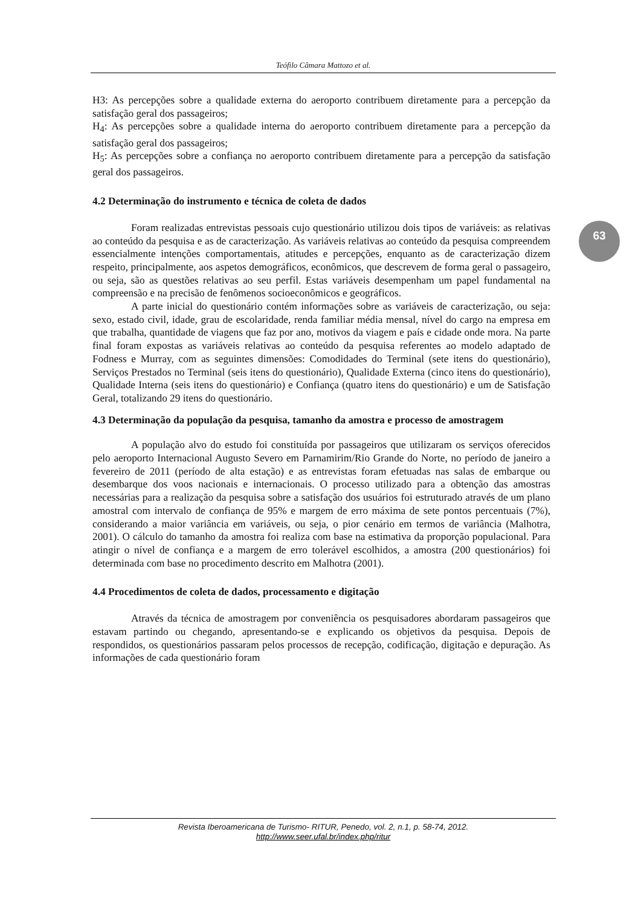Teófilo Câmara Mattozo et al.
63
H3: As percepções sobre a qualidade externa do aeroporto contribuem diretamente para a percepção da satisfação geral dos passageiros;
H<sub>4</sub>: As percepções sobre a qualidade interna do aeroporto contribuem diretamente para a percepção da satisfação geral dos passageiros;
H<sub>5</sub>: As percepções sobre a confiança no aeroporto contribuem diretamente para a percepção da satisfação geral dos passageiros.
4.2 Determinação do instrumento e técnica de coleta de dados
Foram realizadas entrevistas pessoais cujo questionário utilizou dois tipos de variáveis: as relativas ao conteúdo da pesquisa e as de caracterização. As variáveis relativas ao conteúdo da pesquisa compreendem essencialmente intenções comportamentais, atitudes e percepções, enquanto as de caracterização dizem respeito, principalmente, aos aspetos demográficos, econômicos, que descrevem de forma geral o passageiro, ou seja, são as questões relativas ao seu perfil. Estas variáveis desempenham um papel fundamental na compreensão e na precisão de fenômenos socioeconômicos e geográficos.
A parte inicial do questionário contém informações sobre as variáveis de caracterização, ou seja: sexo, estado civil, idade, grau de escolaridade, renda familiar média mensal, nível do cargo na empresa em que trabalha, quantidade de viagens que faz por ano, motivos da viagem e país e cidade onde mora. Na parte final foram expostas as variáveis relativas ao conteúdo da pesquisa referentes ao modelo adaptado de Fodness e Murray, com as seguintes dimensões: Comodidades do Terminal (sete itens do questionário), Serviços Prestados no Terminal (seis itens do questionário), Qualidade Externa (cinco itens do questionário), Qualidade Interna (seis itens do questionário) e Confiança (quatro itens do questionário) e um de Satisfação Geral, totalizando 29 itens do questionário.
4.3 Determinação da população da pesquisa, tamanho da amostra e processo de amostragem
A população alvo do estudo foi constituída por passageiros que utilizaram os serviços oferecidos pelo aeroporto Internacional Augusto Severo em Parnamirim/Rio Grande do Norte, no período de janeiro a fevereiro de 2011 (período de alta estação) e as entrevistas foram efetuadas nas salas de embarque ou desembarque dos voos nacionais e internacionais. O processo utilizado para a obtenção das amostras necessárias para a realização da pesquisa sobre a satisfação dos usuários foi estruturado através de um plano amostral com intervalo de confiança de 95% e margem de erro máxima de sete pontos percentuais (7%), considerando a maior variância em variáveis, ou seja, o pior cenário em termos de variância (Malhotra, 2001). O cálculo do tamanho da amostra foi realiza com base na estimativa da proporção populacional. Para atingir o nível de confiança e a margem de erro tolerável escolhidos, a amostra (200 questionários) foi determinada com base no procedimento descrito em Malhotra (2001).
4.4 Procedimentos de coleta de dados, processamento e digitação
Através da técnica de amostragem por conveniência os pesquisadores abordaram passageiros que estavam partindo ou chegando, apresentando-se e explicando os objetivos da pesquisa. Depois de respondidos, os questionários passaram pelos processos de recepção, codificação, digitação e depuração. As informações de cada questionário foram
Revista Iberoamericana de Turismo- RITUR, Penedo, vol. 2, n.1, p. 58-74, 2012.
http://www.seer.ufal.br/index.php/ritur